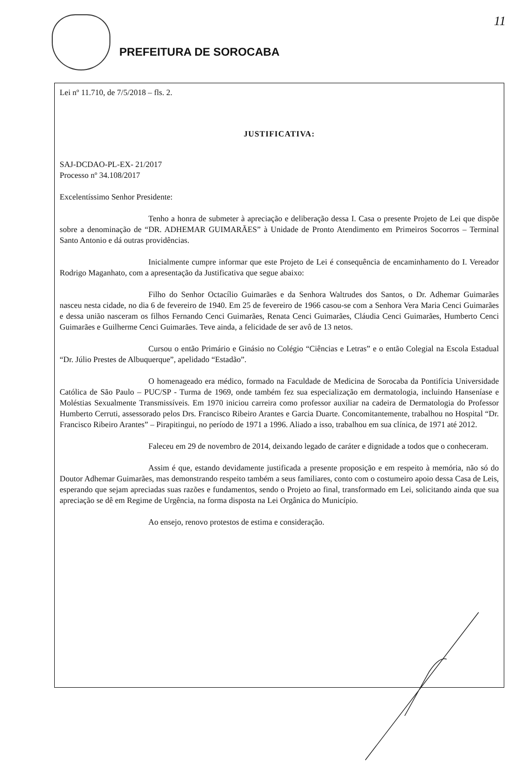PREFEITURA DE SOROCABA
11
Lei nº 11.710, de 7/5/2018 – fls. 2.
JUSTIFICATIVA:
SAJ-DCDAO-PL-EX- 21/2017
Processo nº 34.108/2017
Excelentíssimo Senhor Presidente:
Tenho a honra de submeter à apreciação e deliberação dessa I. Casa o presente Projeto de Lei que dispõe sobre a denominação de “DR. ADHEMAR GUIMARÃES” à Unidade de Pronto Atendimento em Primeiros Socorros – Terminal Santo Antonio e dá outras providências.
Inicialmente cumpre informar que este Projeto de Lei é consequência de encaminhamento do I. Vereador Rodrigo Maganhato, com a apresentação da Justificativa que segue abaixo:
Filho do Senhor Octacílio Guimarães e da Senhora Waltrudes dos Santos, o Dr. Adhemar Guimarães nasceu nesta cidade, no dia 6 de fevereiro de 1940. Em 25 de fevereiro de 1966 casou-se com a Senhora Vera Maria Cenci Guimarães e dessa união nasceram os filhos Fernando Cenci Guimarães, Renata Cenci Guimarães, Cláudia Cenci Guimarães, Humberto Cenci Guimarães e Guilherme Cenci Guimarães. Teve ainda, a felicidade de ser avô de 13 netos.
Cursou o então Primário e Ginásio no Colégio “Ciências e Letras” e o então Colegial na Escola Estadual “Dr. Júlio Prestes de Albuquerque”, apelidado “Estadão”.
O homenageado era médico, formado na Faculdade de Medicina de Sorocaba da Pontifícia Universidade Católica de São Paulo – PUC/SP - Turma de 1969, onde também fez sua especialização em dermatologia, incluindo Hanseníase e Moléstias Sexualmente Transmissíveis. Em 1970 iniciou carreira como professor auxiliar na cadeira de Dermatologia do Professor Humberto Cerruti, assessorado pelos Drs. Francisco Ribeiro Arantes e Garcia Duarte. Concomitantemente, trabalhou no Hospital “Dr. Francisco Ribeiro Arantes” – Pirapitingui, no período de 1971 a 1996. Aliado a isso, trabalhou em sua clínica, de 1971 até 2012.
Faleceu em 29 de novembro de 2014, deixando legado de caráter e dignidade a todos que o conheceram.
Assim é que, estando devidamente justificada a presente proposição e em respeito à memória, não só do Doutor Adhemar Guimarães, mas demonstrando respeito também a seus familiares, conto com o costumeiro apoio dessa Casa de Leis, esperando que sejam apreciadas suas razões e fundamentos, sendo o Projeto ao final, transformado em Lei, solicitando ainda que sua apreciação se dê em Regime de Urgência, na forma disposta na Lei Orgânica do Município.
Ao ensejo, renovo protestos de estima e consideração.